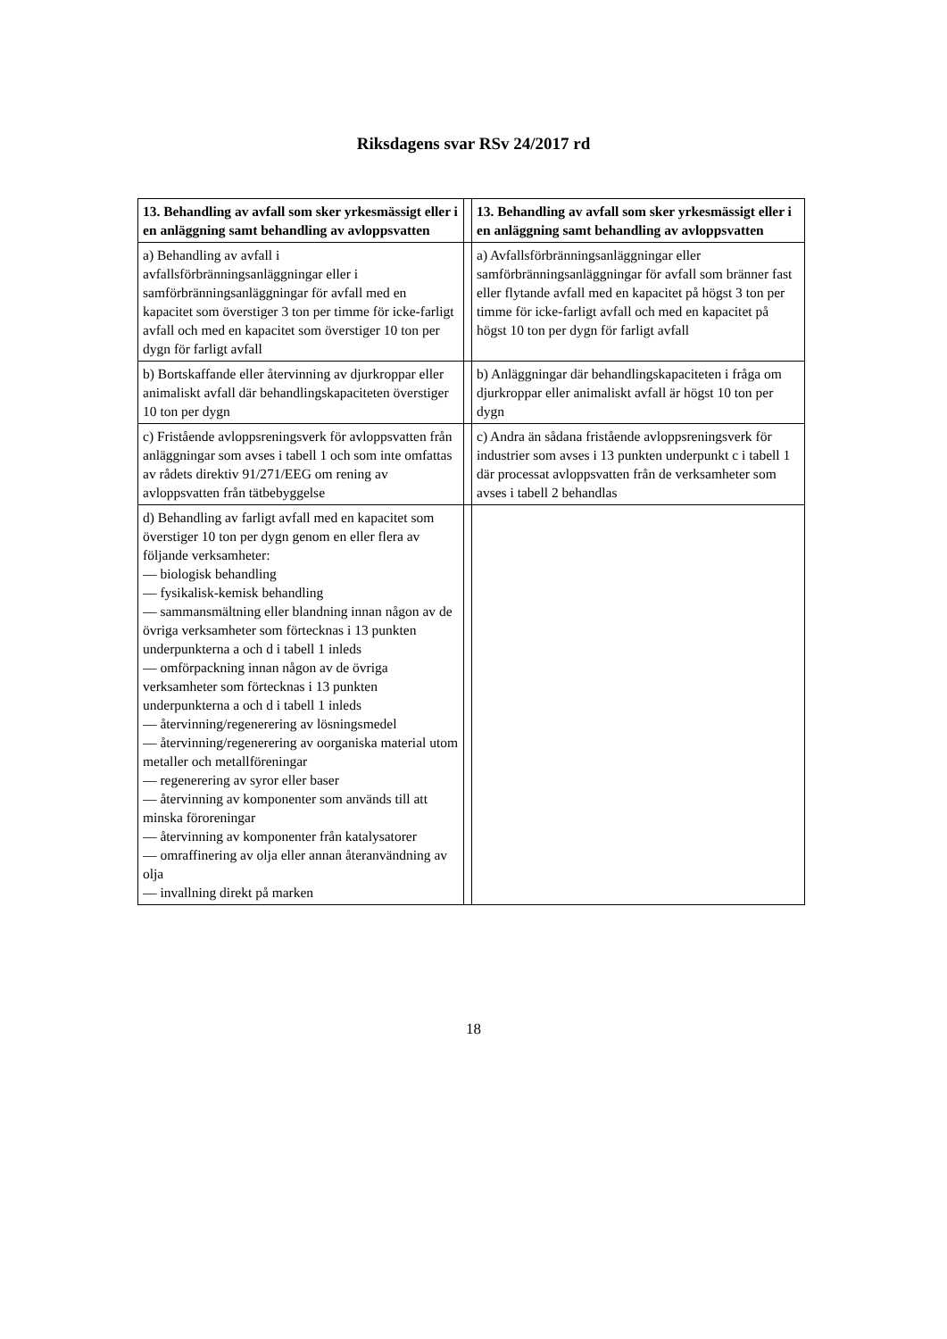Riksdagens svar RSv 24/2017 rd
| 13. Behandling av avfall som sker yrkesmässigt eller i en anläggning samt behandling av avloppsvatten | | 13. Behandling av avfall som sker yrkesmässigt eller i en anläggning samt behandling av avloppsvatten |
| a) Behandling av avfall i avfallsförbränningsanläggningar eller i samförbränningsanläggningar för avfall med en kapacitet som överstiger 3 ton per timme för icke-farligt avfall och med en kapacitet som överstiger 10 ton per dygn för farligt avfall | | a) Avfallsförbränningsanläggningar eller samförbränningsanläggningar för avfall som bränner fast eller flytande avfall med en kapacitet på högst 3 ton per timme för icke-farligt avfall och med en kapacitet på högst 10 ton per dygn för farligt avfall |
| b) Bortskaffande eller återvinning av djurkroppar eller animaliskt avfall där behandlingskapaciteten överstiger 10 ton per dygn | | b) Anläggningar där behandlingskapaciteten i fråga om djurkroppar eller animaliskt avfall är högst 10 ton per dygn |
| c) Fristående avloppsreningsverk för avloppsvatten från anläggningar som avses i tabell 1 och som inte omfattas av rådets direktiv 91/271/EEG om rening av avloppsvatten från tätbebyggelse | | c) Andra än sådana fristående avloppsreningsverk för industrier som avses i 13 punkten underpunkt c i tabell 1 där processat avloppsvatten från de verksamheter som avses i tabell 2 behandlas |
| d) Behandling av farligt avfall med en kapacitet som överstiger 10 ton per dygn genom en eller flera av följande verksamheter: — biologisk behandling — fysikalisk-kemisk behandling — sammansmältning eller blandning innan någon av de övriga verksamheter som förtecknas i 13 punkten underpunkterna a och d i tabell 1 inleds — omförpackning innan någon av de övriga verksamheter som förtecknas i 13 punkten underpunkterna a och d i tabell 1 inleds — återvinning/regenerering av lösningsmedel — återvinning/regenerering av oorganiska material utom metaller och metallföreningar — regenerering av syror eller baser — återvinning av komponenter som används till att minska föroreningar — återvinning av komponenter från katalysatorer — omraffinering av olja eller annan återanvändning av olja — invallning direkt på marken | | |
18